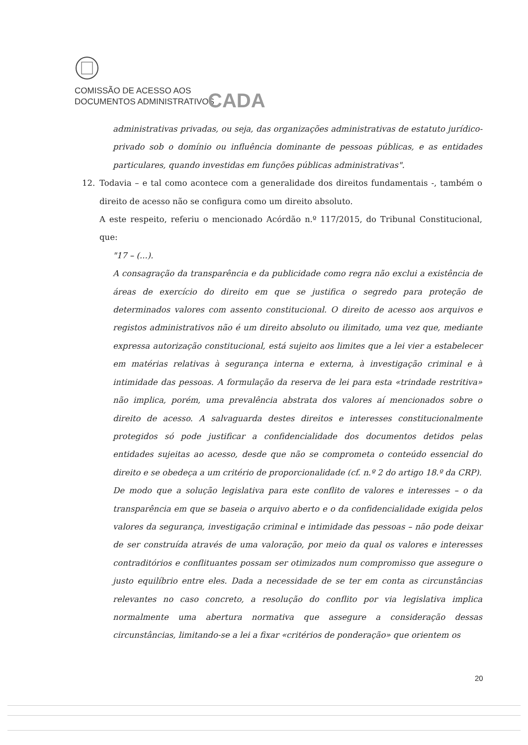COMISSÃO DE ACESSO AOS
DOCUMENTOS ADMINISTRATIVOS
CADA
administrativas privadas, ou seja, das organizações administrativas de estatuto jurídico-privado sob o domínio ou influência dominante de pessoas públicas, e as entidades particulares, quando investidas em funções públicas administrativas".
12. Todavia – e tal como acontece com a generalidade dos direitos fundamentais -, também o direito de acesso não se configura como um direito absoluto.
A este respeito, referiu o mencionado Acórdão n.º 117/2015, do Tribunal Constitucional, que:
"17 – (...).
A consagração da transparência e da publicidade como regra não exclui a existência de áreas de exercício do direito em que se justifica o segredo para proteção de determinados valores com assento constitucional. O direito de acesso aos arquivos e registos administrativos não é um direito absoluto ou ilimitado, uma vez que, mediante expressa autorização constitucional, está sujeito aos limites que a lei vier a estabelecer em matérias relativas à segurança interna e externa, à investigação criminal e à intimidade das pessoas. A formulação da reserva de lei para esta «trindade restritiva» não implica, porém, uma prevalência abstrata dos valores aí mencionados sobre o direito de acesso. A salvaguarda destes direitos e interesses constitucionalmente protegidos só pode justificar a confidencialidade dos documentos detidos pelas entidades sujeitas ao acesso, desde que não se comprometa o conteúdo essencial do direito e se obedeça a um critério de proporcionalidade (cf. n.º 2 do artigo 18.º da CRP).
De modo que a solução legislativa para este conflito de valores e interesses – o da transparência em que se baseia o arquivo aberto e o da confidencialidade exigida pelos valores da segurança, investigação criminal e intimidade das pessoas – não pode deixar de ser construída através de uma valoração, por meio da qual os valores e interesses contraditórios e conflituantes possam ser otimizados num compromisso que assegure o justo equilíbrio entre eles. Dada a necessidade de se ter em conta as circunstâncias relevantes no caso concreto, a resolução do conflito por via legislativa implica normalmente uma abertura normativa que assegure a consideração dessas circunstâncias, limitando-se a lei a fixar «critérios de ponderação» que orientem os
20